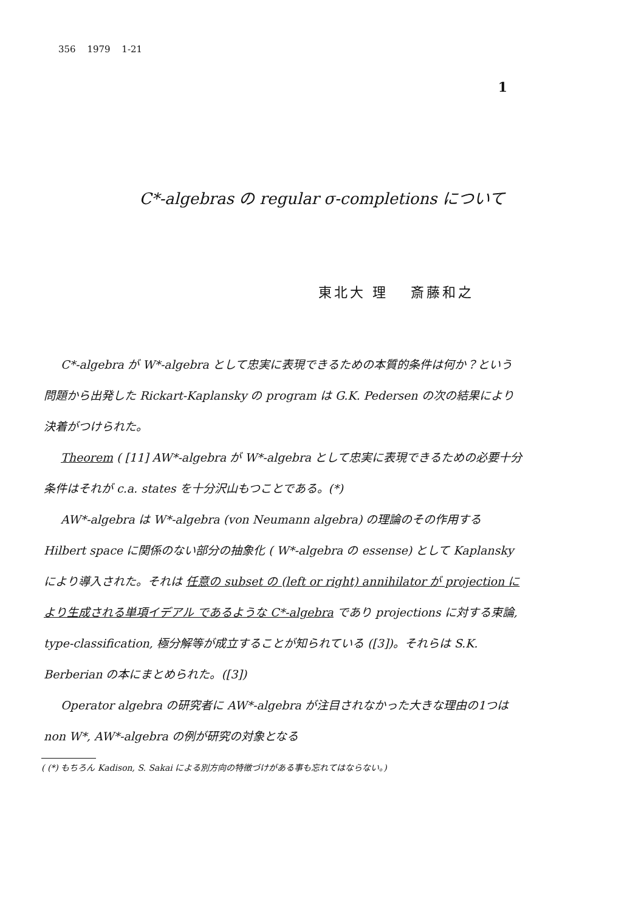356 1979 1-21
1
C*-algebras の regular σ-completions について
東北大 理　 斎藤和之
C*-algebra が W*-algebra として忠実に表現できるための本質的条件は何か？という問題から出発した Rickart-Kaplansky の program は G.K. Pedersen の次の結果により決着がつけられた。
Theorem ( [11] AW*-algebra が W*-algebra として忠実に表現できるための必要十分条件はそれが c.a. states を十分沢山もつことである。(*)
AW*-algebra は W*-algebra (von Neumann algebra) の理論のその作用する Hilbert space に関係のない部分の抽象化 ( W*-algebra の essense) として Kaplansky により導入された。それは 任意の subset の (left or right) annihilator が projection により生成される単項イデアル であるような C*-algebra であり projections に対する束論, type-classification, 極分解等が成立することが知られている ([3])。それらは S.K. Berberian の本にまとめられた。([3])
Operator algebra の研究者に AW*-algebra が注目されなかった大きな理由の1つは non W*, AW*-algebra の例が研究の対象となる
( (*) もちろん Kadison, S. Sakai による別方向の特徴づけがある事も忘れてはならない。)